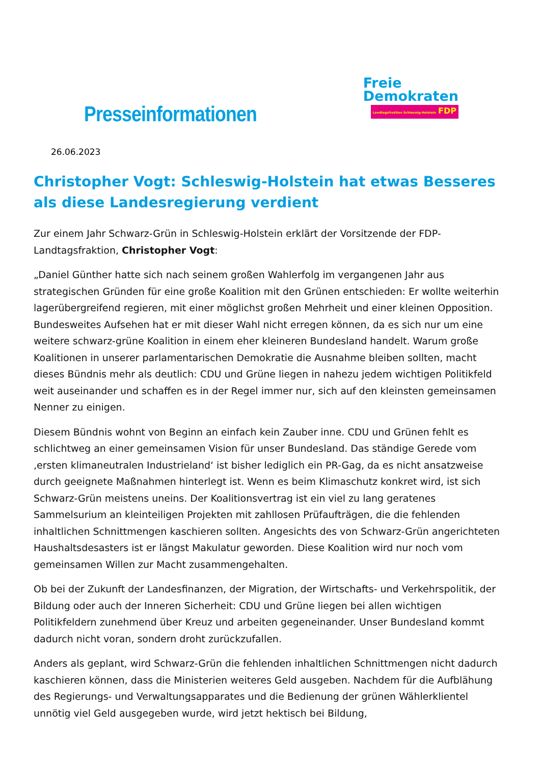Presseinformationen
Freie
Demokraten
Landtagsfraktion Schleswig-Holstein FDP
26.06.2023
Christopher Vogt: Schleswig-Holstein hat etwas Besseres als diese Landesregierung verdient
Zur einem Jahr Schwarz-Grün in Schleswig-Holstein erklärt der Vorsitzende der FDP-Landtagsfraktion, Christopher Vogt:
„Daniel Günther hatte sich nach seinem großen Wahlerfolg im vergangenen Jahr aus strategischen Gründen für eine große Koalition mit den Grünen entschieden: Er wollte weiterhin lagerübergreifend regieren, mit einer möglichst großen Mehrheit und einer kleinen Opposition. Bundesweites Aufsehen hat er mit dieser Wahl nicht erregen können, da es sich nur um eine weitere schwarz-grüne Koalition in einem eher kleineren Bundesland handelt. Warum große Koalitionen in unserer parlamentarischen Demokratie die Ausnahme bleiben sollten, macht dieses Bündnis mehr als deutlich: CDU und Grüne liegen in nahezu jedem wichtigen Politikfeld weit auseinander und schaffen es in der Regel immer nur, sich auf den kleinsten gemeinsamen Nenner zu einigen.
Diesem Bündnis wohnt von Beginn an einfach kein Zauber inne. CDU und Grünen fehlt es schlichtweg an einer gemeinsamen Vision für unser Bundesland. Das ständige Gerede vom ‚ersten klimaneutralen Industrieland‘ ist bisher lediglich ein PR-Gag, da es nicht ansatzweise durch geeignete Maßnahmen hinterlegt ist. Wenn es beim Klimaschutz konkret wird, ist sich Schwarz-Grün meistens uneins. Der Koalitionsvertrag ist ein viel zu lang geratenes Sammelsurium an kleinteiligen Projekten mit zahllosen Prüfaufträgen, die die fehlenden inhaltlichen Schnittmengen kaschieren sollten. Angesichts des von Schwarz-Grün angerichteten Haushaltsdesasters ist er längst Makulatur geworden. Diese Koalition wird nur noch vom gemeinsamen Willen zur Macht zusammengehalten.
Ob bei der Zukunft der Landesfinanzen, der Migration, der Wirtschafts- und Verkehrspolitik, der Bildung oder auch der Inneren Sicherheit: CDU und Grüne liegen bei allen wichtigen Politikfeldern zunehmend über Kreuz und arbeiten gegeneinander. Unser Bundesland kommt dadurch nicht voran, sondern droht zurückzufallen.
Anders als geplant, wird Schwarz-Grün die fehlenden inhaltlichen Schnittmengen nicht dadurch kaschieren können, dass die Ministerien weiteres Geld ausgeben. Nachdem für die Aufblähung des Regierungs- und Verwaltungsapparates und die Bedienung der grünen Wählerklientel unnötig viel Geld ausgegeben wurde, wird jetzt hektisch bei Bildung,